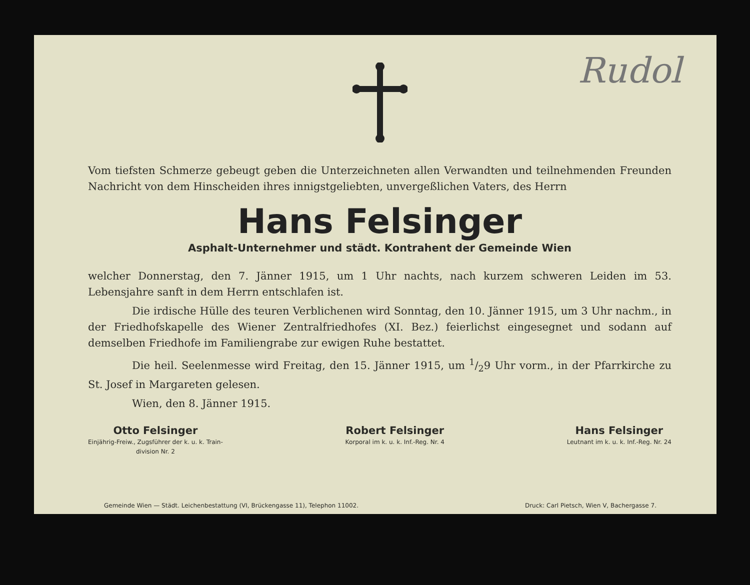Rudol
Vom tiefsten Schmerze gebeugt geben die Unterzeichneten allen Verwandten und teilnehmenden Freunden Nachricht von dem Hinscheiden ihres innigstgeliebten, unvergeßlichen Vaters, des Herrn
Hans Felsinger
Asphalt-Unternehmer und städt. Kontrahent der Gemeinde Wien
welcher Donnerstag, den 7. Jänner 1915, um 1 Uhr nachts, nach kurzem schweren Leiden im 53. Lebensjahre sanft in dem Herrn entschlafen ist.
Die irdische Hülle des teuren Verblichenen wird Sonntag, den 10. Jänner 1915, um 3 Uhr nachm., in der Friedhofskapelle des Wiener Zentralfriedhofes (XI. Bez.) feierlichst eingesegnet und sodann auf demselben Friedhofe im Familiengrabe zur ewigen Ruhe bestattet.
Die heil. Seelenmesse wird Freitag, den 15. Jänner 1915, um 1/29 Uhr vorm., in der Pfarrkirche zu St. Josef in Margareten gelesen.
Wien, den 8. Jänner 1915.
Otto Felsinger
Einjährig-Freiw., Zugsführer der k. u. k. Train-
division Nr. 2
Robert Felsinger
Korporal im k. u. k. Inf.-Reg. Nr. 4
Hans Felsinger
Leutnant im k. u. k. Inf.-Reg. Nr. 24
Gemeinde Wien — Städt. Leichenbestattung (VI, Brückengasse 11), Telephon 11002. Druck: Carl Pietsch, Wien V, Bachergasse 7.